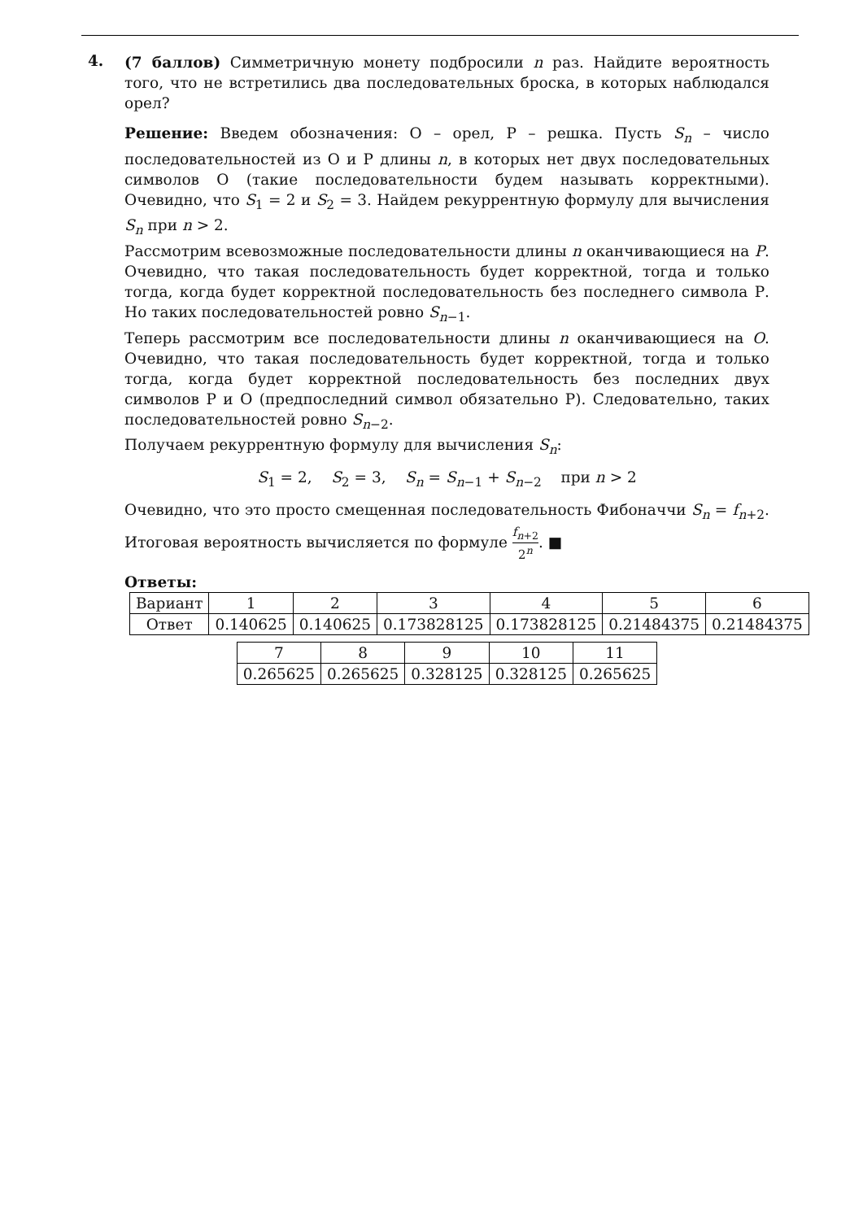4.
(7 баллов) Симметричную монету подбросили n раз. Найдите вероятность того, что не встретились два последовательных броска, в которых наблюдался орел?
Решение: Введем обозначения: О – орел, Р – решка. Пусть S<sub>n</sub> – число последовательностей из О и Р длины n, в которых нет двух последовательных символов О (такие последовательности будем называть корректными). Очевидно, что S<sub>1</sub> = 2 и S<sub>2</sub> = 3. Найдем рекуррентную формулу для вычисления S<sub>n</sub> при n > 2.
Рассмотрим всевозможные последовательности длины n оканчивающиеся на P. Очевидно, что такая последовательность будет корректной, тогда и только тогда, когда будет корректной последовательность без последнего символа Р. Но таких последовательностей ровно S<sub>n−1</sub>.
Теперь рассмотрим все последовательности длины n оканчивающиеся на O. Очевидно, что такая последовательность будет корректной, тогда и только тогда, когда будет корректной последовательность без последних двух символов Р и О (предпоследний символ обязательно Р). Следовательно, таких последовательностей ровно S<sub>n−2</sub>.
Получаем рекуррентную формулу для вычисления S<sub>n</sub>:
S<sub>1</sub> = 2, S<sub>2</sub> = 3, S<sub>n</sub> = S<sub>n−1</sub> + S<sub>n−2</sub> при n > 2
Очевидно, что это просто смещенная последовательность Фибоначчи S<sub>n</sub> = f<sub>n+2</sub>. Итоговая вероятность вычисляется по формуле f<sub>n+2</sub> 2<sup>n</sup>. ■
Ответы:
| Вариант | 1 | 2 | 3 | 4 | 5 | 6 |
| Ответ | 0.140625 | 0.140625 | 0.173828125 | 0.173828125 | 0.21484375 | 0.21484375 |
| 7 | 8 | 9 | 10 | 11 |
| 0.265625 | 0.265625 | 0.328125 | 0.328125 | 0.265625 |